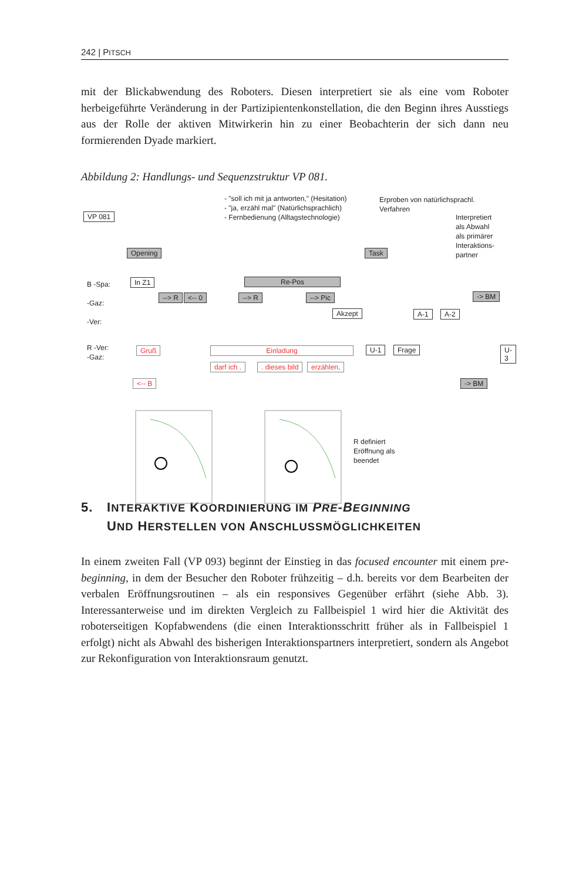242 | PITSCH
mit der Blickabwendung des Roboters. Diesen interpretiert sie als eine vom Roboter herbeigeführte Veränderung in der Partizipientenkonstellation, die den Beginn ihres Ausstiegs aus der Rolle der aktiven Mitwirkerin hin zu einer Beobachterin der sich dann neu formierenden Dyade markiert.
Abbildung 2: Handlungs- und Sequenzstruktur VP 081.
- "soll ich mit ja antworten," (Hesitation)
- "ja, erzähl mal" (Natürlichsprachlich)
- Fernbedienung (Alltagstechnologie)
Erproben von natürlichsprachl.
Verfahren
Interpretiert
als Abwahl
als primärer
Interaktions-
partner
VP 081
Opening Task
B -Spa:
-Gaz:
-Ver:
R -Ver:
-Gaz:
In Z1 Re-Pos
--> R <-- 0 --> R --> Pic
Akzept A-1 A-2
-> BM
Gruß Einladung
darf ich . . dieses bild erzählen,
U-1 Frage U-3
<-- B -> BM
R definiert
Eröffnung als
beendet
5. INTERAKTIVE KOORDINIERUNG IM PRE-BEGINNING
UND HERSTELLEN VON ANSCHLUSSMÖGLICHKEITEN
In einem zweiten Fall (VP 093) beginnt der Einstieg in das focused encounter mit einem pre-beginning, in dem der Besucher den Roboter frühzeitig – d.h. bereits vor dem Bearbeiten der verbalen Eröffnungsroutinen – als ein responsives Gegenüber erfährt (siehe Abb. 3). Interessanterweise und im direkten Vergleich zu Fallbeispiel 1 wird hier die Aktivität des roboterseitigen Kopfabwendens (die einen Interaktions­schritt früher als in Fallbeispiel 1 erfolgt) nicht als Abwahl des bisherigen Interak­tionspartners interpretiert, sondern als Angebot zur Rekonfiguration von Interaktions­raum genutzt.